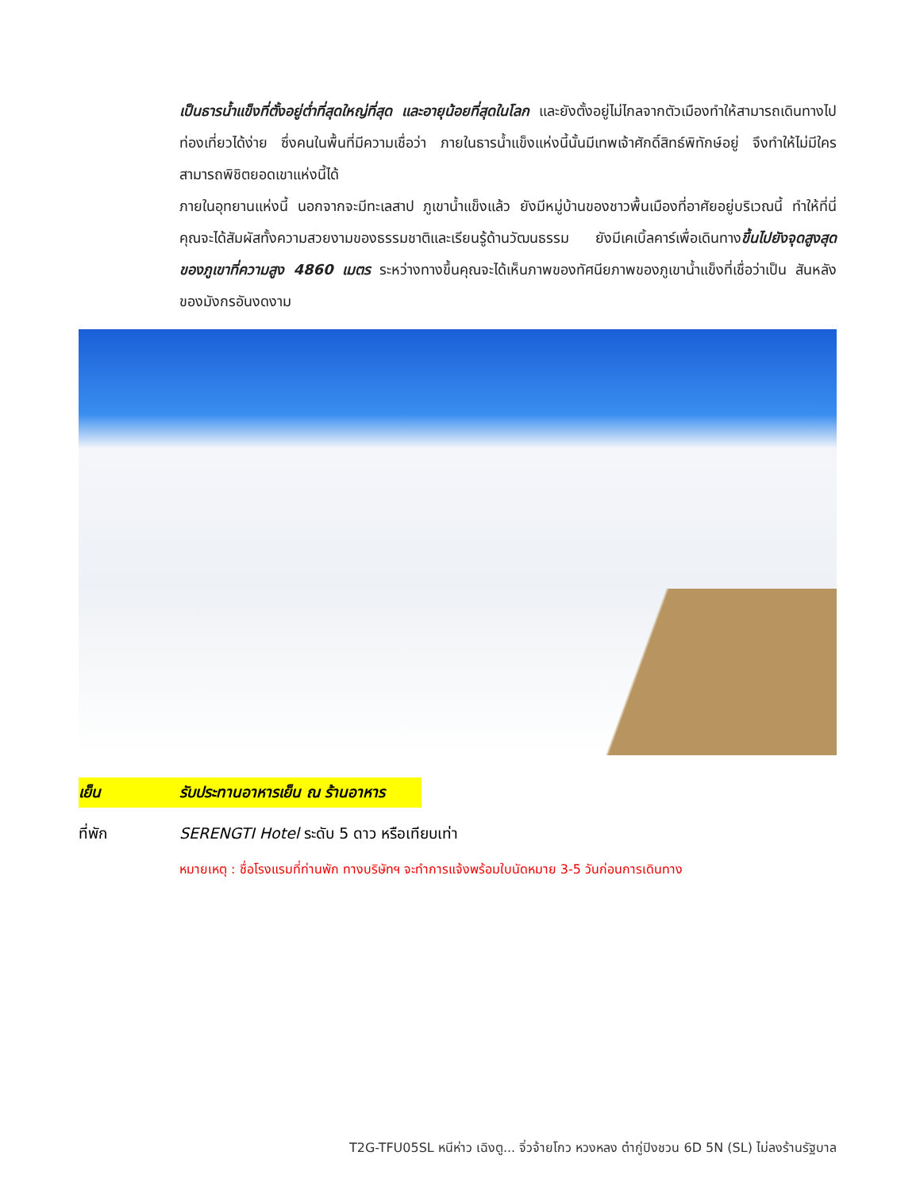เป็นธารน้ำแข็งที่ตั้งอยู่ต่ำที่สุดใหญ่ที่สุด และอายุน้อยที่สุดในโลก และยังตั้งอยู่ไม่ไกลจากตัวเมืองทำให้สามารถเดินทางไปท่องเที่ยวได้ง่าย ซึ่งคนในพื้นที่มีความเชื่อว่า ภายในธารน้ำแข็งแห่งนี้นั้นมีเทพเจ้าศักดิ์สิทธ์พิทักษ์อยู่ จึงทำให้ไม่มีใครสามารถพิชิตยอดเขาแห่งนี้ได้
ภายในอุทยานแห่งนี้ นอกจากจะมีทะเลสาป ภูเขาน้ำแข็งแล้ว ยังมีหมู่บ้านของชาวพื้นเมืองที่อาศัยอยู่บริเวณนี้ ทำให้ที่นี่คุณจะได้สัมผัสทั้งความสวยงามของธรรมชาติและเรียนรู้ด้านวัฒนธรรม ยังมีเคเบิ้ลคาร์เพื่อเดินทางขึ้นไปยังจุดสูงสุดของภูเขาที่ความสูง 4860 เมตร ระหว่างทางขึ้นคุณจะได้เห็นภาพของทัศนียภาพของภูเขาน้ำแข็งที่เชื่อว่าเป็น สันหลังของมังกรอันงดงาม
เย็น รับประทานอาหารเย็น ณ ร้านอาหาร
ที่พัก SERENGTI Hotel ระดับ 5 ดาว หรือเทียบเท่า
หมายเหตุ : ชื่อโรงแรมที่ท่านพัก ทางบริษัทฯ จะทำการแจ้งพร้อมใบนัดหมาย 3-5 วันก่อนการเดินทาง
T2G-TFU05SL หนีห่าว เฉิงตู... จิ่วจ้ายโกว หวงหลง ต๋ากู่ปิงชวน 6D 5N (SL) ไม่ลงร้านรัฐบาล